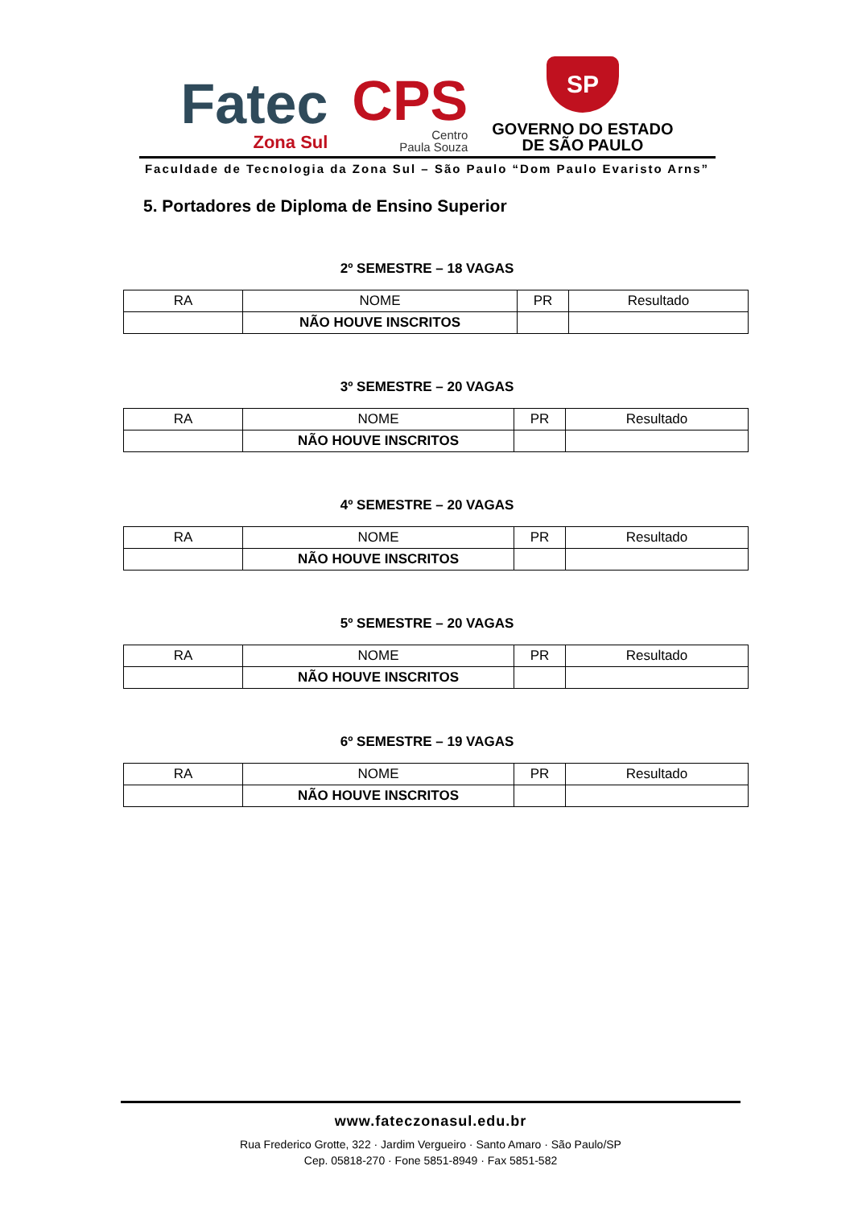Fatec
Zona Sul
CPS
Centro
Paula Souza
SP
GOVERNO DO ESTADO
DE SÃO PAULO
Faculdade de Tecnologia da Zona Sul – São Paulo “Dom Paulo Evaristo Arns”
5. Portadores de Diploma de Ensino Superior
2º SEMESTRE – 18 VAGAS
| RA | NOME | PR | Resultado |
| | NÃO HOUVE INSCRITOS | | |
3º SEMESTRE – 20 VAGAS
| RA | NOME | PR | Resultado |
| | NÃO HOUVE INSCRITOS | | |
4º SEMESTRE – 20 VAGAS
| RA | NOME | PR | Resultado |
| | NÃO HOUVE INSCRITOS | | |
5º SEMESTRE – 20 VAGAS
| RA | NOME | PR | Resultado |
| | NÃO HOUVE INSCRITOS | | |
6º SEMESTRE – 19 VAGAS
| RA | NOME | PR | Resultado |
| | NÃO HOUVE INSCRITOS | | |
www.fateczonasul.edu.br
Rua Frederico Grotte, 322 · Jardim Vergueiro · Santo Amaro · São Paulo/SP
Cep. 05818-270 · Fone 5851-8949 · Fax 5851-582